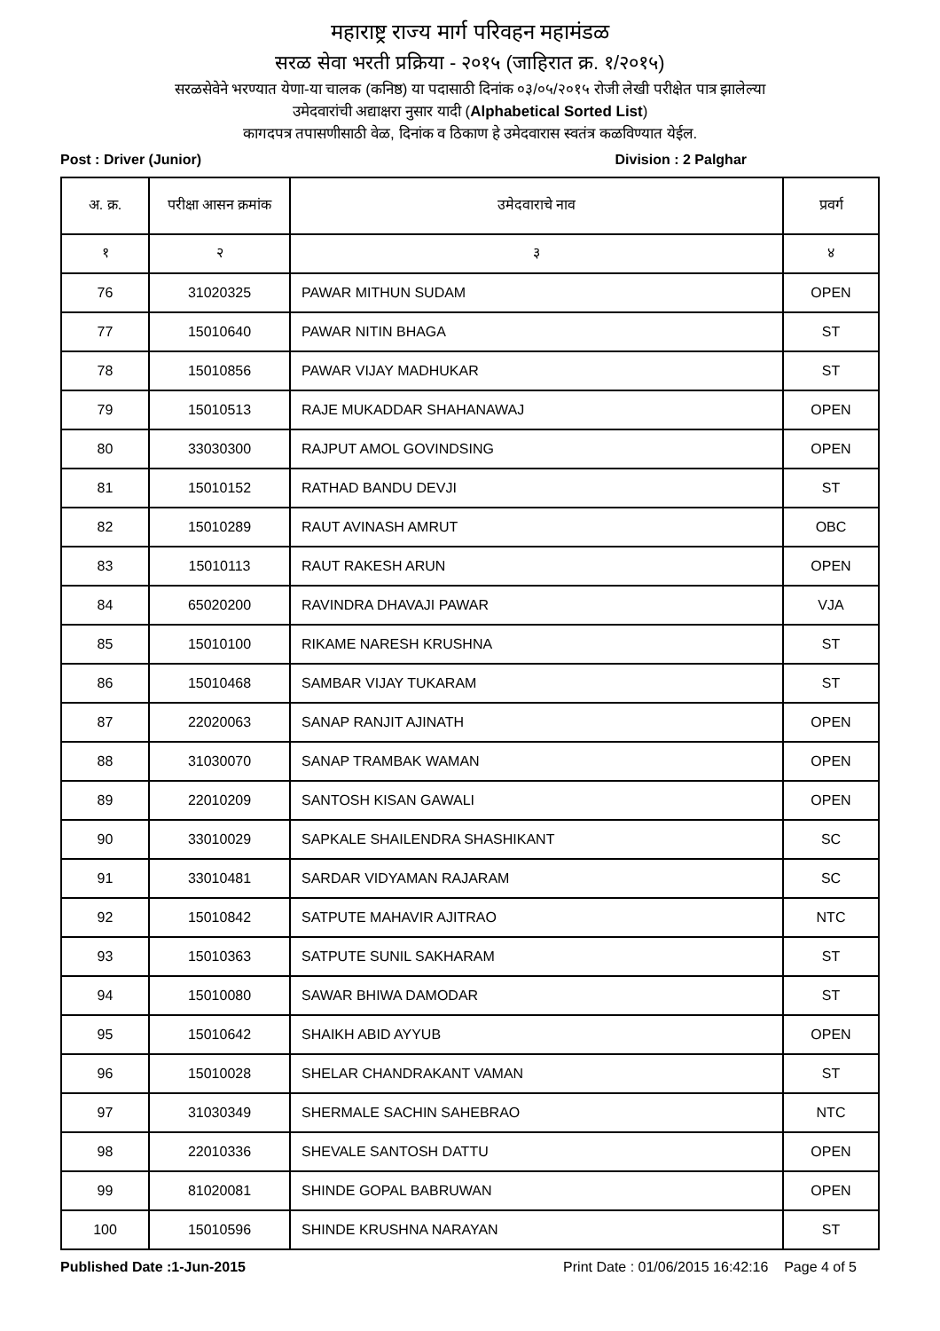महाराष्ट्र राज्य मार्ग परिवहन महामंडळ
सरळ सेवा भरती प्रक्रिया - २०१५ (जाहिरात क्र. १/२०१५)
सरळसेवेने भरण्यात येणा-या चालक (कनिष्ठ) या पदासाठी दिनांक ०३/०५/२०१५ रोजी लेखी परीक्षेत पात्र झालेल्या
उमेदवारांची अद्याक्षरा नुसार यादी (Alphabetical Sorted List)
कागदपत्र तपासणीसाठी वेळ, दिनांक व ठिकाण हे उमेदवारास स्वतंत्र कळविण्यात येईल.
Post : Driver (Junior) Division : 2 Palghar
| अ. क्र. | परीक्षा आसन क्रमांक | उमेदवाराचे नाव | प्रवर्ग |
| --- | --- | --- | --- |
| १ | २ | ३ | ४ |
| 76 | 31020325 | PAWAR MITHUN SUDAM | OPEN |
| 77 | 15010640 | PAWAR NITIN BHAGA | ST |
| 78 | 15010856 | PAWAR VIJAY MADHUKAR | ST |
| 79 | 15010513 | RAJE MUKADDAR SHAHANAWAJ | OPEN |
| 80 | 33030300 | RAJPUT AMOL GOVINDSING | OPEN |
| 81 | 15010152 | RATHAD BANDU DEVJI | ST |
| 82 | 15010289 | RAUT AVINASH AMRUT | OBC |
| 83 | 15010113 | RAUT RAKESH ARUN | OPEN |
| 84 | 65020200 | RAVINDRA DHAVAJI PAWAR | VJA |
| 85 | 15010100 | RIKAME NARESH KRUSHNA | ST |
| 86 | 15010468 | SAMBAR VIJAY TUKARAM | ST |
| 87 | 22020063 | SANAP RANJIT AJINATH | OPEN |
| 88 | 31030070 | SANAP TRAMBAK WAMAN | OPEN |
| 89 | 22010209 | SANTOSH KISAN GAWALI | OPEN |
| 90 | 33010029 | SAPKALE SHAILENDRA SHASHIKANT | SC |
| 91 | 33010481 | SARDAR VIDYAMAN RAJARAM | SC |
| 92 | 15010842 | SATPUTE MAHAVIR AJITRAO | NTC |
| 93 | 15010363 | SATPUTE SUNIL SAKHARAM | ST |
| 94 | 15010080 | SAWAR BHIWA DAMODAR | ST |
| 95 | 15010642 | SHAIKH ABID AYYUB | OPEN |
| 96 | 15010028 | SHELAR CHANDRAKANT VAMAN | ST |
| 97 | 31030349 | SHERMALE SACHIN SAHEBRAO | NTC |
| 98 | 22010336 | SHEVALE SANTOSH DATTU | OPEN |
| 99 | 81020081 | SHINDE GOPAL BABRUWAN | OPEN |
| 100 | 15010596 | SHINDE KRUSHNA NARAYAN | ST |
Published Date :1-Jun-2015 Print Date : 01/06/2015 16:42:16 Page 4 of 5